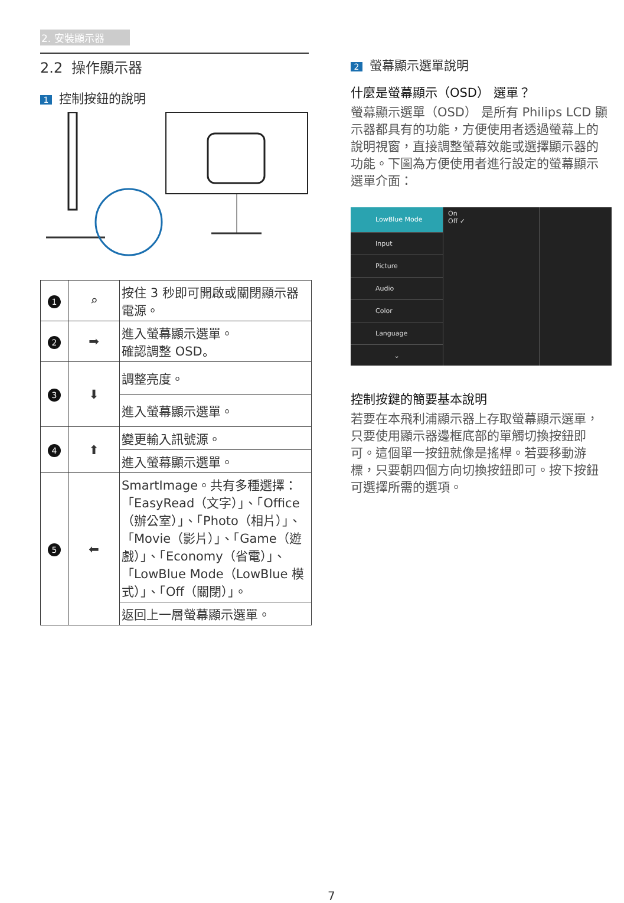2. 安裝顯示器
2.2 操作顯示器
1 控制按鈕的說明
| 1 | ⌕ | 按住 3 秒即可開啟或關閉顯示器電源。 |
| 2 | ➡ | 進入螢幕顯示選單。 確認調整 OSD。 |
| 3 | ⬇ | 調整亮度。 |
| | | 進入螢幕顯示選單。 |
| 4 | ⬆ | 變更輸入訊號源。 |
| | | 進入螢幕顯示選單。 |
| 5 | ⬅ | SmartImage。共有多種選擇：「EasyRead（文字）」、「Office（辦公室）」、「Photo（相片）」、「Movie（影片）」、「Game（遊戲）」、「Economy（省電）」、「LowBlue Mode（LowBlue 模式）」、「Off（關閉）」。 |
| | | 返回上一層螢幕顯示選單。 |
2 螢幕顯示選單說明
什麼是螢幕顯示（OSD） 選單？
螢幕顯示選單（OSD） 是所有 Philips LCD 顯示器都具有的功能，方便使用者透過螢幕上的說明視窗，直接調整螢幕效能或選擇顯示器的功能。下圖為方便使用者進行設定的螢幕顯示選單介面：
LowBlue Mode
Input
Picture
Audio
Color
Language
⌄
On
Off ✓
控制按鍵的簡要基本說明
若要在本飛利浦顯示器上存取螢幕顯示選單，只要使用顯示器邊框底部的單觸切換按鈕即可。這個單一按鈕就像是搖桿。若要移動游標，只要朝四個方向切換按鈕即可。按下按鈕可選擇所需的選項。
7